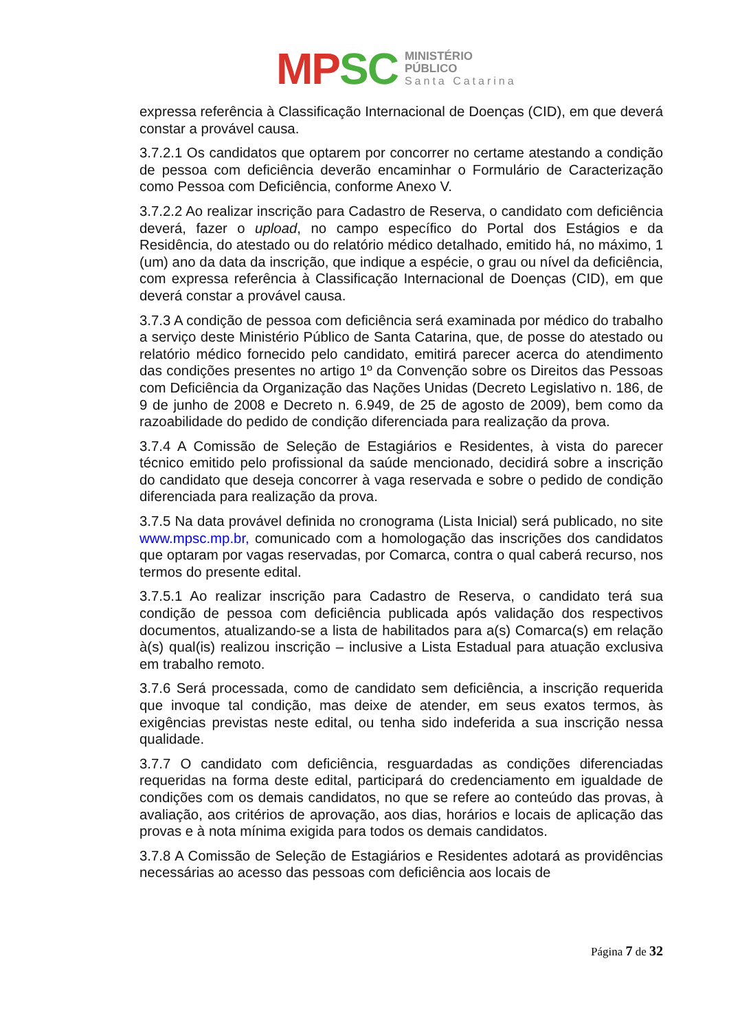MP SC
MINISTÉRIO PÚBLICO
Santa Catarina
expressa referência à Classificação Internacional de Doenças (CID), em que deverá constar a provável causa.
3.7.2.1 Os candidatos que optarem por concorrer no certame atestando a condição de pessoa com deficiência deverão encaminhar o Formulário de Caracterização como Pessoa com Deficiência, conforme Anexo V.
3.7.2.2 Ao realizar inscrição para Cadastro de Reserva, o candidato com deficiência deverá, fazer o upload, no campo específico do Portal dos Estágios e da Residência, do atestado ou do relatório médico detalhado, emitido há, no máximo, 1 (um) ano da data da inscrição, que indique a espécie, o grau ou nível da deficiência, com expressa referência à Classificação Internacional de Doenças (CID), em que deverá constar a provável causa.
3.7.3 A condição de pessoa com deficiência será examinada por médico do trabalho a serviço deste Ministério Público de Santa Catarina, que, de posse do atestado ou relatório médico fornecido pelo candidato, emitirá parecer acerca do atendimento das condições presentes no artigo 1º da Convenção sobre os Direitos das Pessoas com Deficiência da Organização das Nações Unidas (Decreto Legislativo n. 186, de 9 de junho de 2008 e Decreto n. 6.949, de 25 de agosto de 2009), bem como da razoabilidade do pedido de condição diferenciada para realização da prova.
3.7.4 A Comissão de Seleção de Estagiários e Residentes, à vista do parecer técnico emitido pelo profissional da saúde mencionado, decidirá sobre a inscrição do candidato que deseja concorrer à vaga reservada e sobre o pedido de condição diferenciada para realização da prova.
3.7.5 Na data provável definida no cronograma (Lista Inicial) será publicado, no site www.mpsc.mp.br, comunicado com a homologação das inscrições dos candidatos que optaram por vagas reservadas, por Comarca, contra o qual caberá recurso, nos termos do presente edital.
3.7.5.1 Ao realizar inscrição para Cadastro de Reserva, o candidato terá sua condição de pessoa com deficiência publicada após validação dos respectivos documentos, atualizando-se a lista de habilitados para a(s) Comarca(s) em relação à(s) qual(is) realizou inscrição – inclusive a Lista Estadual para atuação exclusiva em trabalho remoto.
3.7.6 Será processada, como de candidato sem deficiência, a inscrição requerida que invoque tal condição, mas deixe de atender, em seus exatos termos, às exigências previstas neste edital, ou tenha sido indeferida a sua inscrição nessa qualidade.
3.7.7 O candidato com deficiência, resguardadas as condições diferenciadas requeridas na forma deste edital, participará do credenciamento em igualdade de condições com os demais candidatos, no que se refere ao conteúdo das provas, à avaliação, aos critérios de aprovação, aos dias, horários e locais de aplicação das provas e à nota mínima exigida para todos os demais candidatos.
3.7.8 A Comissão de Seleção de Estagiários e Residentes adotará as providências necessárias ao acesso das pessoas com deficiência aos locais de
Página 7 de 32